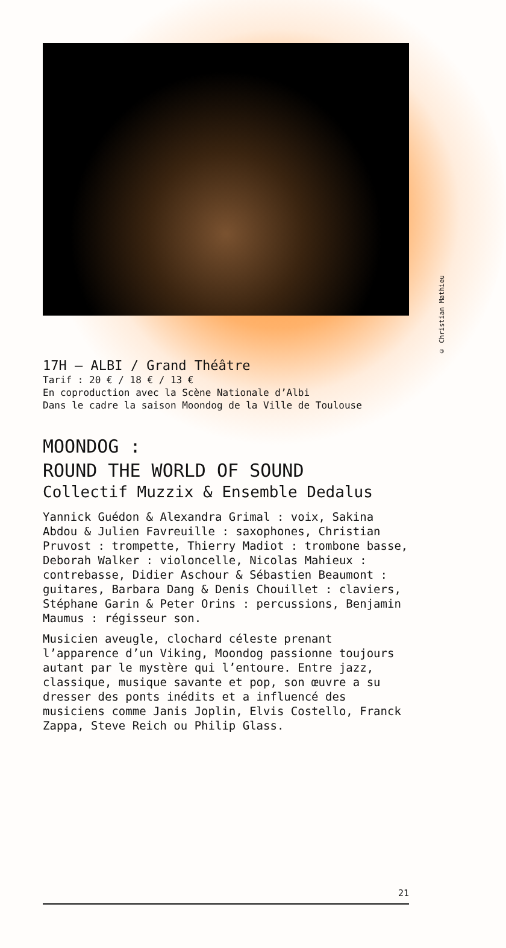© Christian Mathieu
17H — ALBI / Grand Théâtre
Tarif : 20 € / 18 € / 13 €
En coproduction avec la Scène Nationale d’Albi
Dans le cadre la saison Moondog de la Ville de Toulouse
MOONDOG :
ROUND THE WORLD OF SOUND
Collectif Muzzix & Ensemble Dedalus
Yannick Guédon & Alexandra Grimal : voix, Sakina Abdou & Julien Favreuille : saxophones, Christian Pruvost : trompette, Thierry Madiot : trombone basse, Deborah Walker : violoncelle, Nicolas Mahieux : contrebasse, Didier Aschour & Sébastien Beaumont : guitares, Barbara Dang & Denis Chouillet : claviers, Stéphane Garin & Peter Orins : percussions, Benjamin Maumus : régisseur son.
Musicien aveugle, clochard céleste prenant l’apparence d’un Viking, Moondog passionne toujours autant par le mystère qui l’entoure. Entre jazz, classique, musique savante et pop, son œuvre a su dresser des ponts inédits et a influencé des musiciens comme Janis Joplin, Elvis Costello, Franck Zappa, Steve Reich ou Philip Glass.
21